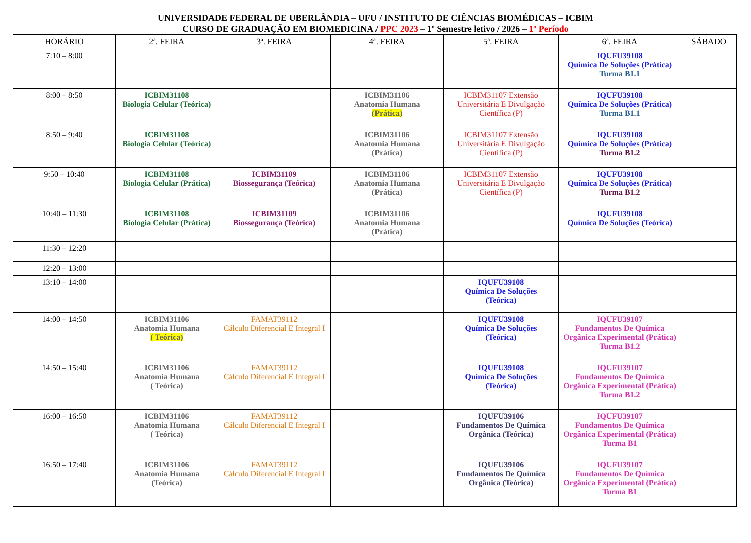UNIVERSIDADE FEDERAL DE UBERLÂNDIA – UFU / INSTITUTO DE CIÊNCIAS BIOMÉDICAS – ICBIM
CURSO DE GRADUAÇÃO EM BIOMEDICINA / PPC 2023 – 1º Semestre letivo / 2026 – 1º Período
| HORÁRIO | 2ª. FEIRA | 3ª. FEIRA | 4ª. FEIRA | 5ª. FEIRA | 6ª. FEIRA | SÁBADO |
| --- | --- | --- | --- | --- | --- | --- |
| 7:10 – 8:00 | | | | | IQUFU39108 Química De Soluções (Prática) Turma B1.1 | |
| 8:00 – 8:50 | ICBIM31108 Biologia Celular (Teórica) | | ICBIM31106 Anatomia Humana (Prática) | ICBIM31107 Extensão Universitária E Divulgação Científica (P) | IQUFU39108 Química De Soluções (Prática) Turma B1.1 | |
| 8:50 – 9:40 | ICBIM31108 Biologia Celular (Teórica) | | ICBIM31106 Anatomia Humana (Prática) | ICBIM31107 Extensão Universitária E Divulgação Científica (P) | IQUFU39108 Química De Soluções (Prática) Turma B1.2 | |
| 9:50 – 10:40 | ICBIM31108 Biologia Celular (Prática) | ICBIM31109 Biossegurança (Teórica) | ICBIM31106 Anatomia Humana (Prática) | ICBIM31107 Extensão Universitária E Divulgação Científica (P) | IQUFU39108 Química De Soluções (Prática) Turma B1.2 | |
| 10:40 – 11:30 | ICBIM31108 Biologia Celular (Prática) | ICBIM31109 Biossegurança (Teórica) | ICBIM31106 Anatomia Humana (Prática) | | IQUFU39108 Química De Soluções (Teórica) | |
| 11:30 – 12:20 | | | | | | |
| 12:20 – 13:00 | | | | | | |
| 13:10 – 14:00 | | | | IQUFU39108 Química De Soluções (Teórica) | | |
| 14:00 – 14:50 | ICBIM31106 Anatomia Humana ( Teórica) | FAMAT39112 Cálculo Diferencial E Integral I | | IQUFU39108 Química De Soluções (Teórica) | IQUFU39107 Fundamentos De Química Orgânica Experimental (Prática) Turma B1.2 | |
| 14:50 – 15:40 | ICBIM31106 Anatomia Humana ( Teórica) | FAMAT39112 Cálculo Diferencial E Integral I | | IQUFU39108 Química De Soluções (Teórica) | IQUFU39107 Fundamentos De Química Orgânica Experimental (Prática) Turma B1.2 | |
| 16:00 – 16:50 | ICBIM31106 Anatomia Humana ( Teórica) | FAMAT39112 Cálculo Diferencial E Integral I | | IQUFU39106 Fundamentos De Química Orgânica (Teórica) | IQUFU39107 Fundamentos De Química Orgânica Experimental (Prática) Turma B1 | |
| 16:50 – 17:40 | ICBIM31106 Anatomia Humana (Teórica) | FAMAT39112 Cálculo Diferencial E Integral I | | IQUFU39106 Fundamentos De Química Orgânica (Teórica) | IQUFU39107 Fundamentos De Química Orgânica Experimental (Prática) Turma B1 | |